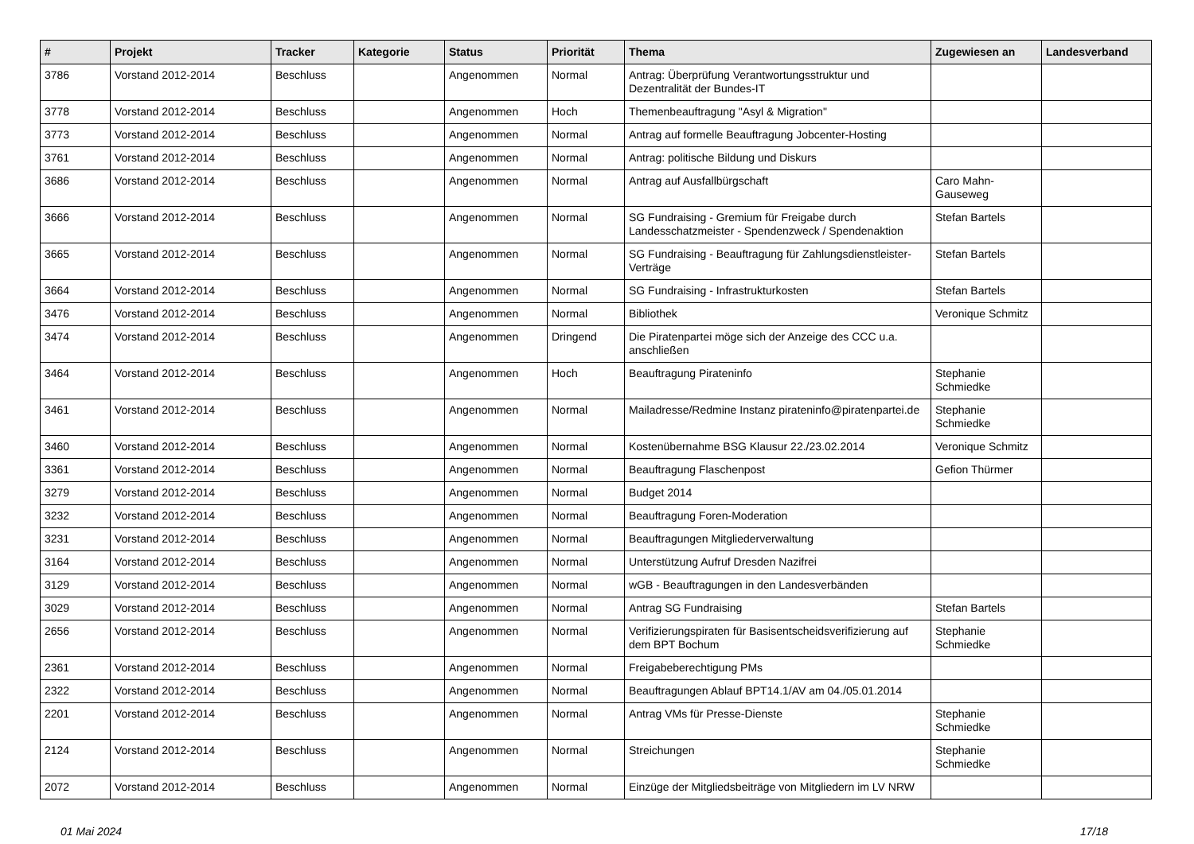| # | Projekt | Tracker | Kategorie | Status | Priorität | Thema | Zugewiesen an | Landesverband |
| --- | --- | --- | --- | --- | --- | --- | --- | --- |
| 3786 | Vorstand 2012-2014 | Beschluss | | Angenommen | Normal | Antrag: Überprüfung Verantwortungsstruktur und Dezentralität der Bundes-IT | | |
| 3778 | Vorstand 2012-2014 | Beschluss | | Angenommen | Hoch | Themenbeauftragung "Asyl & Migration" | | |
| 3773 | Vorstand 2012-2014 | Beschluss | | Angenommen | Normal | Antrag auf formelle Beauftragung Jobcenter-Hosting | | |
| 3761 | Vorstand 2012-2014 | Beschluss | | Angenommen | Normal | Antrag: politische Bildung und Diskurs | | |
| 3686 | Vorstand 2012-2014 | Beschluss | | Angenommen | Normal | Antrag auf Ausfallbürgschaft | Caro Mahn-Gauseweg | |
| 3666 | Vorstand 2012-2014 | Beschluss | | Angenommen | Normal | SG Fundraising - Gremium für Freigabe durch Landesschatzmeister - Spendenzweck / Spendenaktion | Stefan Bartels | |
| 3665 | Vorstand 2012-2014 | Beschluss | | Angenommen | Normal | SG Fundraising - Beauftragung für Zahlungsdienstleister-Verträge | Stefan Bartels | |
| 3664 | Vorstand 2012-2014 | Beschluss | | Angenommen | Normal | SG Fundraising - Infrastrukturkosten | Stefan Bartels | |
| 3476 | Vorstand 2012-2014 | Beschluss | | Angenommen | Normal | Bibliothek | Veronique Schmitz | |
| 3474 | Vorstand 2012-2014 | Beschluss | | Angenommen | Dringend | Die Piratenpartei möge sich der Anzeige des CCC u.a. anschließen | | |
| 3464 | Vorstand 2012-2014 | Beschluss | | Angenommen | Hoch | Beauftragung Pirateninfo | Stephanie Schmiedke | |
| 3461 | Vorstand 2012-2014 | Beschluss | | Angenommen | Normal | Mailadresse/Redmine Instanz pirateninfo@piratenpartei.de | Stephanie Schmiedke | |
| 3460 | Vorstand 2012-2014 | Beschluss | | Angenommen | Normal | Kostenübernahme BSG Klausur 22./23.02.2014 | Veronique Schmitz | |
| 3361 | Vorstand 2012-2014 | Beschluss | | Angenommen | Normal | Beauftragung Flaschenpost | Gefion Thürmer | |
| 3279 | Vorstand 2012-2014 | Beschluss | | Angenommen | Normal | Budget 2014 | | |
| 3232 | Vorstand 2012-2014 | Beschluss | | Angenommen | Normal | Beauftragung Foren-Moderation | | |
| 3231 | Vorstand 2012-2014 | Beschluss | | Angenommen | Normal | Beauftragungen Mitgliederverwaltung | | |
| 3164 | Vorstand 2012-2014 | Beschluss | | Angenommen | Normal | Unterstützung Aufruf Dresden Nazifrei | | |
| 3129 | Vorstand 2012-2014 | Beschluss | | Angenommen | Normal | wGB - Beauftragungen in den Landesverbänden | | |
| 3029 | Vorstand 2012-2014 | Beschluss | | Angenommen | Normal | Antrag SG Fundraising | Stefan Bartels | |
| 2656 | Vorstand 2012-2014 | Beschluss | | Angenommen | Normal | Verifizierungspiraten für Basisentscheidsverifizierung auf dem BPT Bochum | Stephanie Schmiedke | |
| 2361 | Vorstand 2012-2014 | Beschluss | | Angenommen | Normal | Freigabeberechtigung PMs | | |
| 2322 | Vorstand 2012-2014 | Beschluss | | Angenommen | Normal | Beauftragungen Ablauf BPT14.1/AV am 04./05.01.2014 | | |
| 2201 | Vorstand 2012-2014 | Beschluss | | Angenommen | Normal | Antrag VMs für Presse-Dienste | Stephanie Schmiedke | |
| 2124 | Vorstand 2012-2014 | Beschluss | | Angenommen | Normal | Streichungen | Stephanie Schmiedke | |
| 2072 | Vorstand 2012-2014 | Beschluss | | Angenommen | Normal | Einzüge der Mitgliedsbeiträge von Mitgliedern im LV NRW | | |
01 Mai 2024 17/18